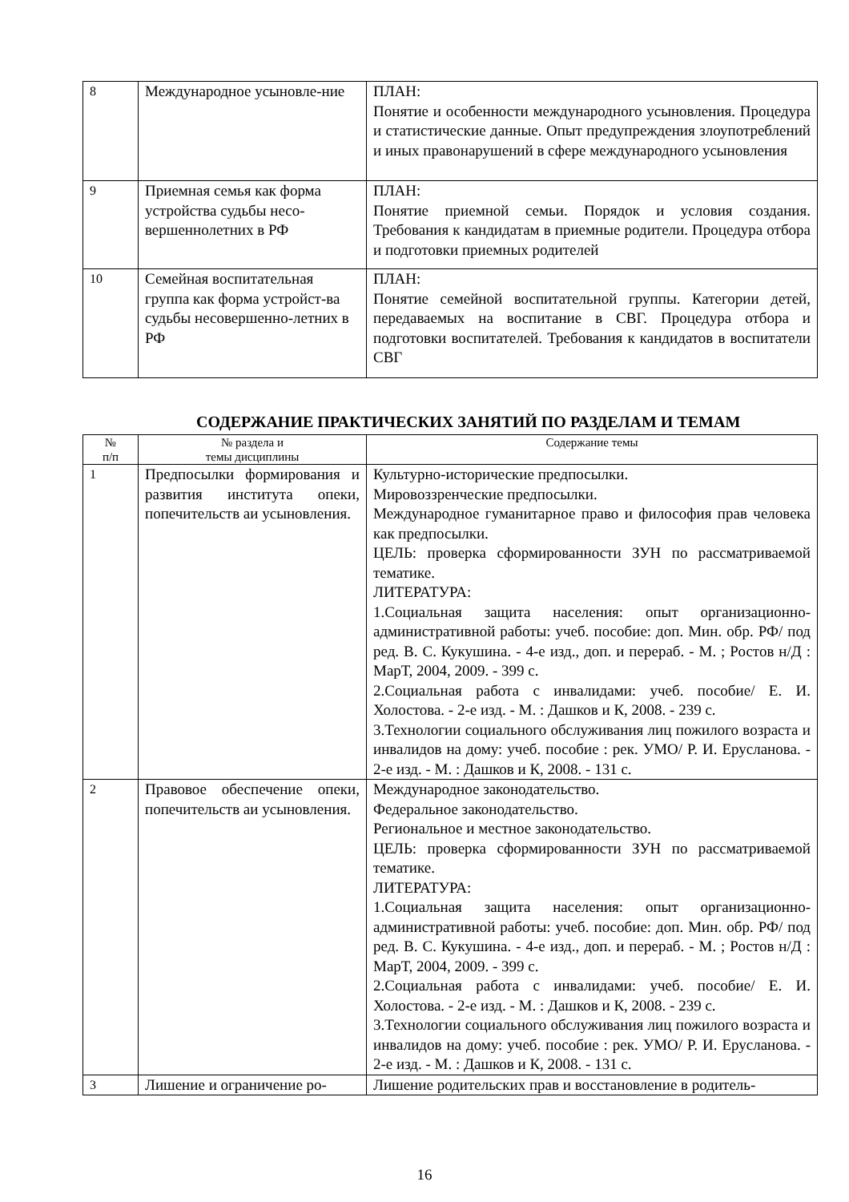| 8 | Международное усыновле-ние | ПЛАН: Понятие и особенности международного усыновления. Процедура и статистические данные. Опыт предупреждения злоупотреблений и иных правонарушений в сфере международного усыновления |
| 9 | Приемная семья как форма устройства судьбы несо-вершеннолетних в РФ | ПЛАН: Понятие приемной семьи. Порядок и условия создания. Требования к кандидатам в приемные родители. Процедура отбора и подготовки приемных родителей |
| 10 | Семейная воспитательная группа как форма устройст-ва судьбы несовершенно-летних в РФ | ПЛАН: Понятие семейной воспитательной группы. Категории детей, передаваемых на воспитание в СВГ. Процедура отбора и подготовки воспитателей. Требования к кандидатов в воспитатели СВГ |
СОДЕРЖАНИЕ ПРАКТИЧЕСКИХ ЗАНЯТИЙ ПО РАЗДЕЛАМ И ТЕМАМ
| № п/п | № раздела и темы дисциплины | Содержание темы |
| --- | --- | --- |
| 1 | Предпосылки формирования и развития института опеки, попечительств аи усыновления. | Культурно-исторические предпосылки. Мировоззренческие предпосылки. Международное гуманитарное право и философия прав человека как предпосылки. ЦЕЛЬ: проверка сформированности ЗУН по рассматриваемой тематике. ЛИТЕРАТУРА: 1.Социальная защита населения: опыт организационно-административной работы: учеб. пособие: доп. Мин. обр. РФ/ под ред. В. С. Кукушина. - 4-е изд., доп. и перераб. - М. ; Ростов н/Д : МарТ, 2004, 2009. - 399 с. 2.Социальная работа с инвалидами: учеб. пособие/ Е. И. Холостова. - 2-е изд. - М. : Дашков и К, 2008. - 239 с. 3.Технологии социального обслуживания лиц пожилого возраста и инвалидов на дому: учеб. пособие : рек. УМО/ Р. И. Ерусланова. - 2-е изд. - М. : Дашков и К, 2008. - 131 с. |
| 2 | Правовое обеспечение опеки, попечительств аи усыновления. | Международное законодательство. Федеральное законодательство. Региональное и местное законодательство. ЦЕЛЬ: проверка сформированности ЗУН по рассматриваемой тематике. ЛИТЕРАТУРА: 1.Социальная защита населения: опыт организационно-административной работы: учеб. пособие: доп. Мин. обр. РФ/ под ред. В. С. Кукушина. - 4-е изд., доп. и перераб. - М. ; Ростов н/Д : МарТ, 2004, 2009. - 399 с. 2.Социальная работа с инвалидами: учеб. пособие/ Е. И. Холостова. - 2-е изд. - М. : Дашков и К, 2008. - 239 с. 3.Технологии социального обслуживания лиц пожилого возраста и инвалидов на дому: учеб. пособие : рек. УМО/ Р. И. Ерусланова. - 2-е изд. - М. : Дашков и К, 2008. - 131 с. |
| 3 | Лишение и ограничение ро- | Лишение родительских прав и восстановление в родитель- |
16